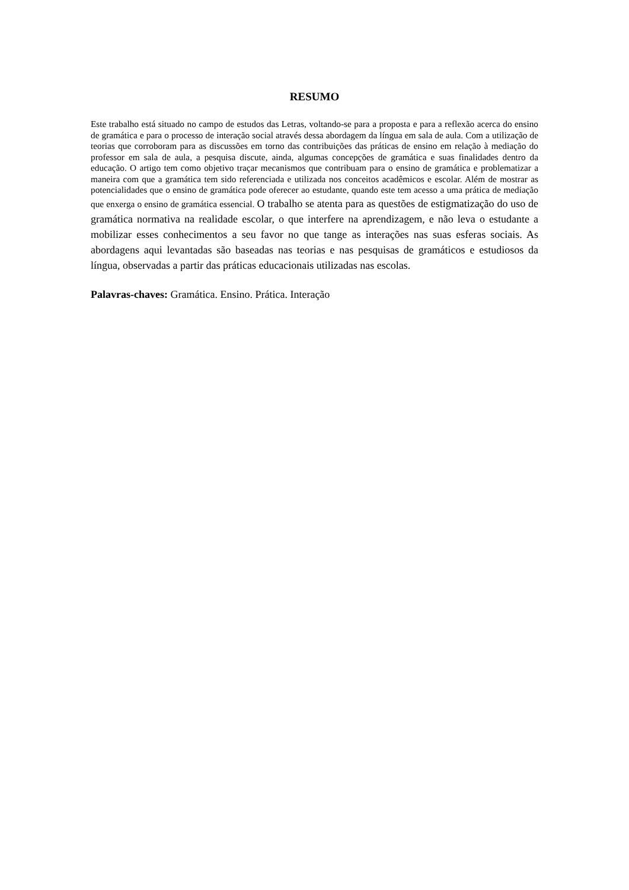RESUMO
Este trabalho está situado no campo de estudos das Letras, voltando-se para a proposta e para a reflexão acerca do ensino de gramática e para o processo de interação social através dessa abordagem da língua em sala de aula. Com a utilização de teorias que corroboram para as discussões em torno das contribuições das práticas de ensino em relação à mediação do professor em sala de aula, a pesquisa discute, ainda, algumas concepções de gramática e suas finalidades dentro da educação. O artigo tem como objetivo traçar mecanismos que contribuam para o ensino de gramática e problematizar a maneira com que a gramática tem sido referenciada e utilizada nos conceitos acadêmicos e escolar. Além de mostrar as potencialidades que o ensino de gramática pode oferecer ao estudante, quando este tem acesso a uma prática de mediação que enxerga o ensino de gramática essencial. O trabalho se atenta para as questões de estigmatização do uso de gramática normativa na realidade escolar, o que interfere na aprendizagem, e não leva o estudante a mobilizar esses conhecimentos a seu favor no que tange as interações nas suas esferas sociais. As abordagens aqui levantadas são baseadas nas teorias e nas pesquisas de gramáticos e estudiosos da língua, observadas a partir das práticas educacionais utilizadas nas escolas.
Palavras-chaves: Gramática. Ensino. Prática. Interação